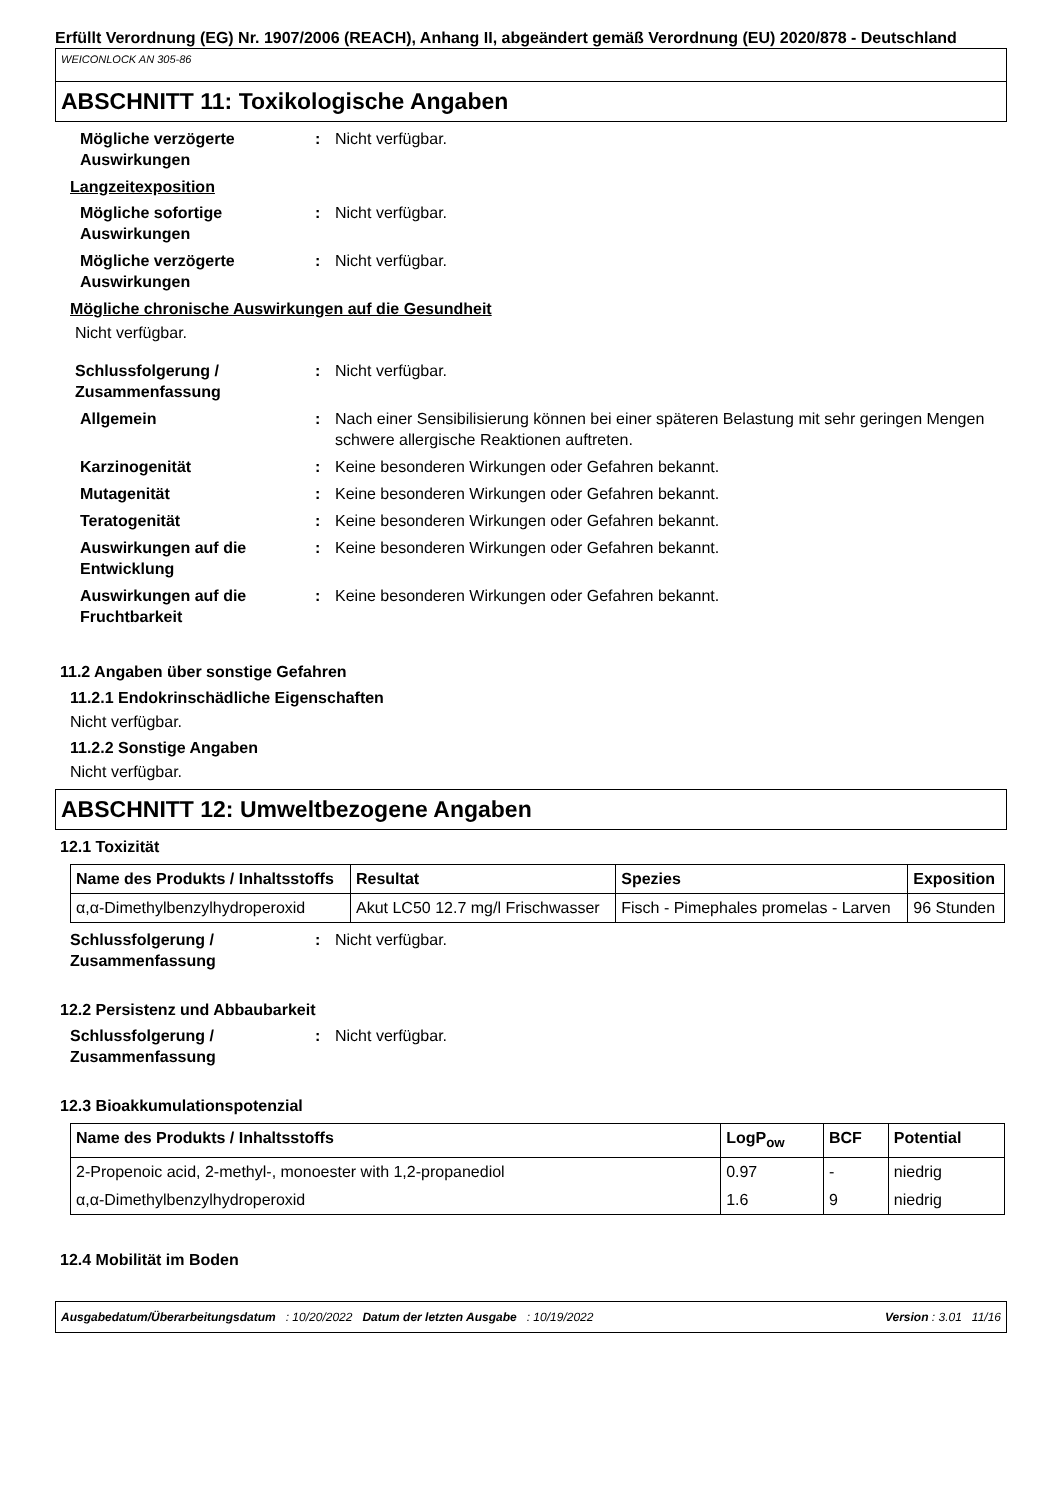Erfüllt Verordnung (EG) Nr. 1907/2006 (REACH), Anhang II, abgeändert gemäß Verordnung (EU) 2020/878 - Deutschland
WEICONLOCK AN 305-86
ABSCHNITT 11: Toxikologische Angaben
Mögliche verzögerte Auswirkungen
: Nicht verfügbar.
Langzeitexposition
Mögliche sofortige Auswirkungen
: Nicht verfügbar.
Mögliche verzögerte Auswirkungen
: Nicht verfügbar.
Mögliche chronische Auswirkungen auf die Gesundheit
Nicht verfügbar.
Schlussfolgerung / Zusammenfassung
: Nicht verfügbar.
Allgemein : Nach einer Sensibilisierung können bei einer späteren Belastung mit sehr geringen Mengen schwere allergische Reaktionen auftreten.
Karzinogenität : Keine besonderen Wirkungen oder Gefahren bekannt.
Mutagenität : Keine besonderen Wirkungen oder Gefahren bekannt.
Teratogenität : Keine besonderen Wirkungen oder Gefahren bekannt.
Auswirkungen auf die Entwicklung
: Keine besonderen Wirkungen oder Gefahren bekannt.
Auswirkungen auf die Fruchtbarkeit
: Keine besonderen Wirkungen oder Gefahren bekannt.
11.2 Angaben über sonstige Gefahren
11.2.1 Endokrinschädliche Eigenschaften
Nicht verfügbar.
11.2.2 Sonstige Angaben
Nicht verfügbar.
ABSCHNITT 12: Umweltbezogene Angaben
12.1 Toxizität
| Name des Produkts / Inhaltsstoffs | Resultat | Spezies | Exposition |
| --- | --- | --- | --- |
| α,α-Dimethylbenzylhydroperoxid | Akut LC50 12.7 mg/l Frischwasser | Fisch - Pimephales promelas - Larven | 96 Stunden |
Schlussfolgerung / Zusammenfassung
: Nicht verfügbar.
12.2 Persistenz und Abbaubarkeit
Schlussfolgerung / Zusammenfassung
: Nicht verfügbar.
12.3 Bioakkumulationspotenzial
| Name des Produkts / Inhaltsstoffs | LogP<sub>ow</sub> | BCF | Potential |
| --- | --- | --- | --- |
| 2-Propenoic acid, 2-methyl-, monoester with 1,2-propanediol | 0.97 | - | niedrig |
| α,α-Dimethylbenzylhydroperoxid | 1.6 | 9 | niedrig |
12.4 Mobilität im Boden
Ausgabedatum/Überarbeitungsdatum : 10/20/2022 Datum der letzten Ausgabe : 10/19/2022 Version : 3.01 11/16